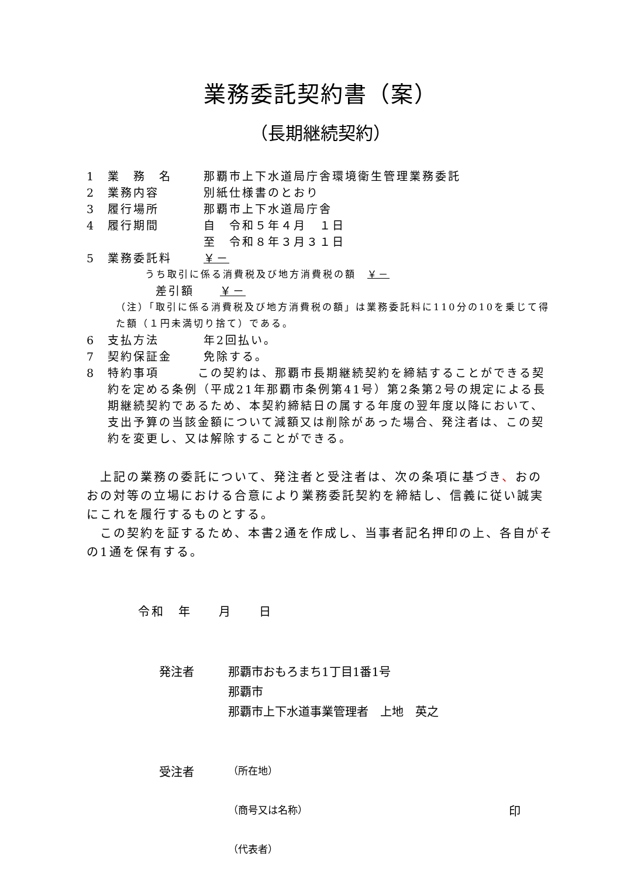業務委託契約書（案）
（長期継続契約）
1 業　務　名 那覇市上下水道局庁舎環境衛生管理業務委託
2 業務内容 別紙仕様書のとおり
3 履行場所 那覇市上下水道局庁舎
4 履行期間 自　令和５年４月　１日
至　令和８年３月３１日
5 業務委託料 ￥－
うち取引に係る消費税及び地方消費税の額　￥－
差引額　　￥－
（注）「取引に係る消費税及び地方消費税の額」は業務委託料に110分の10を乗じて得た額（１円未満切り捨て）である。
6 支払方法 年2回払い。
7 契約保証金 免除する。
8 特約事項　　　この契約は、那覇市長期継続契約を締結することができる契約を定める条例（平成21年那覇市条例第41号）第2条第2号の規定による長期継続契約であるため、本契約締結日の属する年度の翌年度以降において、支出予算の当該金額について減額又は削除があった場合、発注者は、この契約を変更し、又は解除することができる。
　上記の業務の委託について、発注者と受注者は、次の条項に基づき、おのおの対等の立場における合意により業務委託契約を締結し、信義に従い誠実にこれを履行するものとする。
　この契約を証するため、本書2通を作成し、当事者記名押印の上、各自がその1通を保有する。
令和　年　　月　　日
発注者 那覇市おもろまち1丁目1番1号
那覇市
那覇市上下水道事業管理者　上地　英之
受注者 （所在地）
（商号又は名称） 印
（代表者）